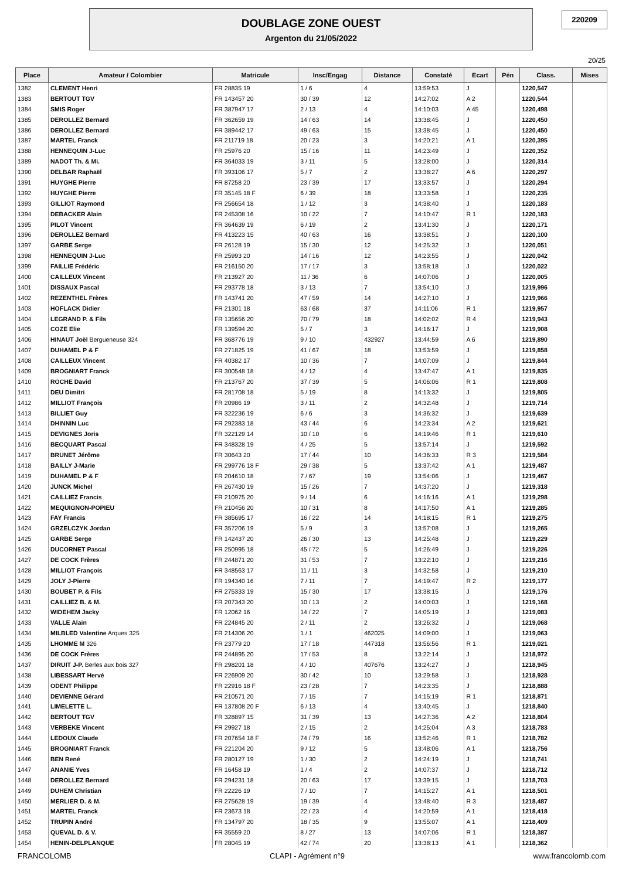DOUBLAGE ZONE OUEST
Argenton du 21/05/2022
220209
20/25
| Place | Amateur / Colombier | Matricule | Insc/Engag | Distance | Constaté | Ecart | Pén | Class. | Mises |
| --- | --- | --- | --- | --- | --- | --- | --- | --- | --- |
| 1382 | CLEMENT Henri | FR 28835 19 | 1 / 6 | 4 | 13:59:53 | J | | 1220,547 | |
| 1383 | BERTOUT TGV | FR 143457 20 | 30 / 39 | 12 | 14:27:02 | A 2 | | 1220,544 | |
| 1384 | SMIS Roger | FR 387947 17 | 2 / 13 | 4 | 14:10:03 | A 45 | | 1220,498 | |
| 1385 | DEROLLEZ Bernard | FR 362659 19 | 14 / 63 | 14 | 13:38:45 | J | | 1220,450 | |
| 1386 | DEROLLEZ Bernard | FR 389442 17 | 49 / 63 | 15 | 13:38:45 | J | | 1220,450 | |
| 1387 | MARTEL Franck | FR 211719 18 | 20 / 23 | 3 | 14:20:21 | A 1 | | 1220,395 | |
| 1388 | HENNEQUIN J-Luc | FR 25976 20 | 15 / 16 | 11 | 14:23:49 | J | | 1220,352 | |
| 1389 | NADOT Th. & Mi. | FR 364033 19 | 3 / 11 | 5 | 13:28:00 | J | | 1220,314 | |
| 1390 | DELBAR Raphaël | FR 393106 17 | 5 / 7 | 2 | 13:38:27 | A 6 | | 1220,297 | |
| 1391 | HUYGHE Pierre | FR 87258 20 | 23 / 39 | 17 | 13:33:57 | J | | 1220,294 | |
| 1392 | HUYGHE Pierre | FR 35145 18 F | 6 / 39 | 18 | 13:33:58 | J | | 1220,235 | |
| 1393 | GILLIOT Raymond | FR 256654 18 | 1 / 12 | 3 | 14:38:40 | J | | 1220,183 | |
| 1394 | DEBACKER Alain | FR 245308 16 | 10 / 22 | 7 | 14:10:47 | R 1 | | 1220,183 | |
| 1395 | PILOT Vincent | FR 364639 19 | 6 / 19 | 2 | 13:41:30 | J | | 1220,171 | |
| 1396 | DEROLLEZ Bernard | FR 413223 15 | 40 / 63 | 16 | 13:38:51 | J | | 1220,100 | |
| 1397 | GARBE Serge | FR 26128 19 | 15 / 30 | 12 | 14:25:32 | J | | 1220,051 | |
| 1398 | HENNEQUIN J-Luc | FR 25993 20 | 14 / 16 | 12 | 14:23:55 | J | | 1220,042 | |
| 1399 | FAILLIE Frédéric | FR 216150 20 | 17 / 17 | 3 | 13:58:18 | J | | 1220,022 | |
| 1400 | CAILLEUX Vincent | FR 213927 20 | 11 / 36 | 6 | 14:07:06 | J | | 1220,005 | |
| 1401 | DISSAUX Pascal | FR 293778 18 | 3 / 13 | 7 | 13:54:10 | J | | 1219,996 | |
| 1402 | REZENTHEL Frères | FR 143741 20 | 47 / 59 | 14 | 14:27:10 | J | | 1219,966 | |
| 1403 | HOFLACK Didier | FR 21301 18 | 63 / 68 | 37 | 14:11:06 | R 1 | | 1219,957 | |
| 1404 | LEGRAND P. & Fils | FR 135656 20 | 70 / 79 | 18 | 14:02:02 | R 4 | | 1219,943 | |
| 1405 | COZE Elie | FR 139594 20 | 5 / 7 | 3 | 14:16:17 | J | | 1219,908 | |
| 1406 | HINAUT Joël Bergueneuse 324 | FR 368776 19 | 9 / 10 | 432927 | 13:44:59 | A 6 | | 1219,890 | |
| 1407 | DUHAMEL P & F | FR 271825 19 | 41 / 67 | 18 | 13:53:59 | J | | 1219,858 | |
| 1408 | CAILLEUX Vincent | FR 40382 17 | 10 / 36 | 7 | 14:07:09 | J | | 1219,844 | |
| 1409 | BROGNIART Franck | FR 300548 18 | 4 / 12 | 4 | 13:47:47 | A 1 | | 1219,835 | |
| 1410 | ROCHE David | FR 213767 20 | 37 / 39 | 5 | 14:06:06 | R 1 | | 1219,808 | |
| 1411 | DEU Dimitri | FR 281708 18 | 5 / 19 | 8 | 14:13:32 | J | | 1219,805 | |
| 1412 | MILLIOT François | FR 20986 19 | 3 / 11 | 2 | 14:32:48 | J | | 1219,714 | |
| 1413 | BILLIET Guy | FR 322236 19 | 6 / 6 | 3 | 14:36:32 | J | | 1219,639 | |
| 1414 | DHINNIN Luc | FR 292383 18 | 43 / 44 | 6 | 14:23:34 | A 2 | | 1219,621 | |
| 1415 | DEVIGNES Joris | FR 322129 14 | 10 / 10 | 6 | 14:19:46 | R 1 | | 1219,610 | |
| 1416 | BECQUART Pascal | FR 348328 19 | 4 / 25 | 5 | 13:57:14 | J | | 1219,592 | |
| 1417 | BRUNET Jérôme | FR 30643 20 | 17 / 44 | 10 | 14:36:33 | R 3 | | 1219,584 | |
| 1418 | BAILLY J-Marie | FR 299776 18 F | 29 / 38 | 5 | 13:37:42 | A 1 | | 1219,487 | |
| 1419 | DUHAMEL P & F | FR 204610 18 | 7 / 67 | 19 | 13:54:06 | J | | 1219,467 | |
| 1420 | JUNCK Michel | FR 267430 19 | 15 / 26 | 7 | 14:37:20 | J | | 1219,318 | |
| 1421 | CAILLIEZ Francis | FR 210975 20 | 9 / 14 | 6 | 14:16:16 | A 1 | | 1219,298 | |
| 1422 | MEQUIGNON-POPIEU | FR 210456 20 | 10 / 31 | 8 | 14:17:50 | A 1 | | 1219,285 | |
| 1423 | FAY Francis | FR 385695 17 | 16 / 22 | 14 | 14:18:15 | R 1 | | 1219,275 | |
| 1424 | GRZELCZYK Jordan | FR 357206 19 | 5 / 9 | 3 | 13:57:08 | J | | 1219,265 | |
| 1425 | GARBE Serge | FR 142437 20 | 26 / 30 | 13 | 14:25:48 | J | | 1219,229 | |
| 1426 | DUCORNET Pascal | FR 250995 18 | 45 / 72 | 5 | 14:26:49 | J | | 1219,226 | |
| 1427 | DE COCK Frères | FR 244871 20 | 31 / 53 | 7 | 13:22:10 | J | | 1219,216 | |
| 1428 | MILLIOT François | FR 348563 17 | 11 / 11 | 3 | 14:32:58 | J | | 1219,210 | |
| 1429 | JOLY J-Pierre | FR 194340 16 | 7 / 11 | 7 | 14:19:47 | R 2 | | 1219,177 | |
| 1430 | BOUBET P. & Fils | FR 275333 19 | 15 / 30 | 17 | 13:38:15 | J | | 1219,176 | |
| 1431 | CAILLIEZ B. & M. | FR 207343 20 | 10 / 13 | 2 | 14:00:03 | J | | 1219,168 | |
| 1432 | WIDEHEM Jacky | FR 12062 16 | 14 / 22 | 7 | 14:05:19 | J | | 1219,083 | |
| 1433 | VALLE Alain | FR 224845 20 | 2 / 11 | 2 | 13:26:32 | J | | 1219,068 | |
| 1434 | MILBLED Valentine Arques 325 | FR 214306 20 | 1 / 1 | 462025 | 14:09:00 | J | | 1219,063 | |
| 1435 | LHOMME M 326 | FR 23779 20 | 17 / 18 | 447318 | 13:56:56 | R 1 | | 1219,021 | |
| 1436 | DE COCK Frères | FR 244895 20 | 17 / 53 | 8 | 13:22:14 | J | | 1218,972 | |
| 1437 | DIRUIT J-P. Berles aux bois 327 | FR 298201 18 | 4 / 10 | 407676 | 13:24:27 | J | | 1218,945 | |
| 1438 | LIBESSART Hervé | FR 226909 20 | 30 / 42 | 10 | 13:29:58 | J | | 1218,928 | |
| 1439 | ODENT Philippe | FR 22916 18 F | 23 / 28 | 7 | 14:23:35 | J | | 1218,888 | |
| 1440 | DEVIENNE Gérard | FR 210571 20 | 7 / 15 | 7 | 14:15:19 | R 1 | | 1218,871 | |
| 1441 | LIMELETTE L. | FR 137808 20 F | 6 / 13 | 4 | 13:40:45 | J | | 1218,840 | |
| 1442 | BERTOUT TGV | FR 328897 15 | 31 / 39 | 13 | 14:27:36 | A 2 | | 1218,804 | |
| 1443 | VERBEKE Vincent | FR 29927 18 | 2 / 15 | 2 | 14:25:04 | A 3 | | 1218,783 | |
| 1444 | LEDOUX Claude | FR 207654 18 F | 74 / 79 | 16 | 13:52:46 | R 1 | | 1218,782 | |
| 1445 | BROGNIART Franck | FR 221204 20 | 9 / 12 | 5 | 13:48:06 | A 1 | | 1218,756 | |
| 1446 | BEN René | FR 280127 19 | 1 / 30 | 2 | 14:24:19 | J | | 1218,741 | |
| 1447 | ANANIE Yves | FR 16458 19 | 1 / 4 | 2 | 14:07:37 | J | | 1218,712 | |
| 1448 | DEROLLEZ Bernard | FR 294231 18 | 20 / 63 | 17 | 13:39:15 | J | | 1218,703 | |
| 1449 | DUHEM Christian | FR 22226 19 | 7 / 10 | 7 | 14:15:27 | A 1 | | 1218,501 | |
| 1450 | MERLIER D. & M. | FR 275628 19 | 19 / 39 | 4 | 13:48:40 | R 3 | | 1218,487 | |
| 1451 | MARTEL Franck | FR 23673 18 | 22 / 23 | 4 | 14:20:59 | A 1 | | 1218,418 | |
| 1452 | TRUPIN André | FR 134797 20 | 18 / 35 | 9 | 13:55:07 | A 1 | | 1218,409 | |
| 1453 | QUEVAL D. & V. | FR 35559 20 | 8 / 27 | 13 | 14:07:06 | R 1 | | 1218,387 | |
| 1454 | HENIN-DELPLANQUE | FR 28045 19 | 42 / 74 | 20 | 13:38:13 | A 1 | | 1218,362 | |
FRANCOLOMB CLAPI - Agrément n°9 www.francolomb.com